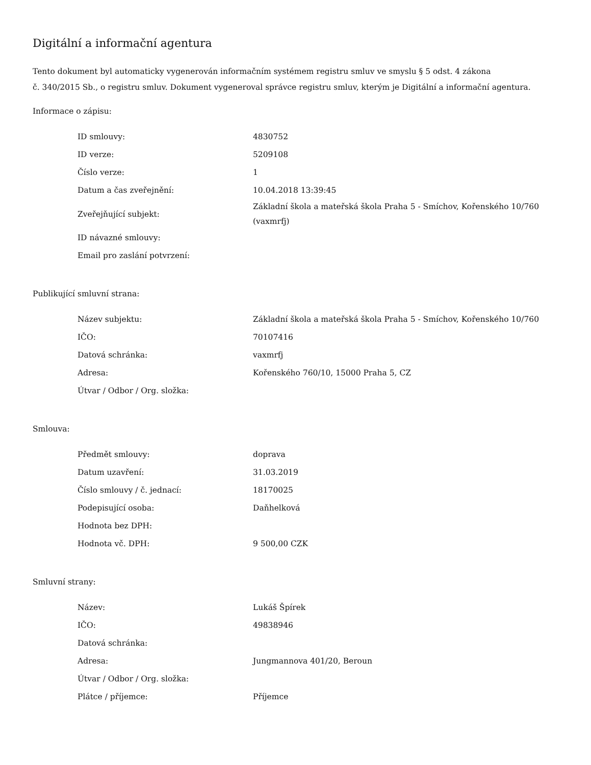Digitální a informační agentura
Tento dokument byl automaticky vygenerován informačním systémem registru smluv ve smyslu § 5 odst. 4 zákona
č. 340/2015 Sb., o registru smluv. Dokument vygeneroval správce registru smluv, kterým je Digitální a informační agentura.
Informace o zápisu:
| ID smlouvy: | 4830752 |
| ID verze: | 5209108 |
| Číslo verze: | 1 |
| Datum a čas zveřejnění: | 10.04.2018 13:39:45 |
| Zveřejňující subjekt: | Základní škola a mateřská škola Praha 5 - Smíchov, Kořenského 10/760 (vaxmrfj) |
| ID návazné smlouvy: | |
| Email pro zaslání potvrzení: | |
Publikující smluvní strana:
| Název subjektu: | Základní škola a mateřská škola Praha 5 - Smíchov, Kořenského 10/760 |
| IČO: | 70107416 |
| Datová schránka: | vaxmrfj |
| Adresa: | Kořenského 760/10, 15000 Praha 5, CZ |
| Útvar / Odbor / Org. složka: | |
Smlouva:
| Předmět smlouvy: | doprava |
| Datum uzavření: | 31.03.2019 |
| Číslo smlouvy / č. jednací: | 18170025 |
| Podepisující osoba: | Daňhelková |
| Hodnota bez DPH: | |
| Hodnota vč. DPH: | 9 500,00 CZK |
Smluvní strany:
| Název: | Lukáš Špírek |
| IČO: | 49838946 |
| Datová schránka: | |
| Adresa: | Jungmannova 401/20, Beroun |
| Útvar / Odbor / Org. složka: | |
| Plátce / příjemce: | Příjemce |